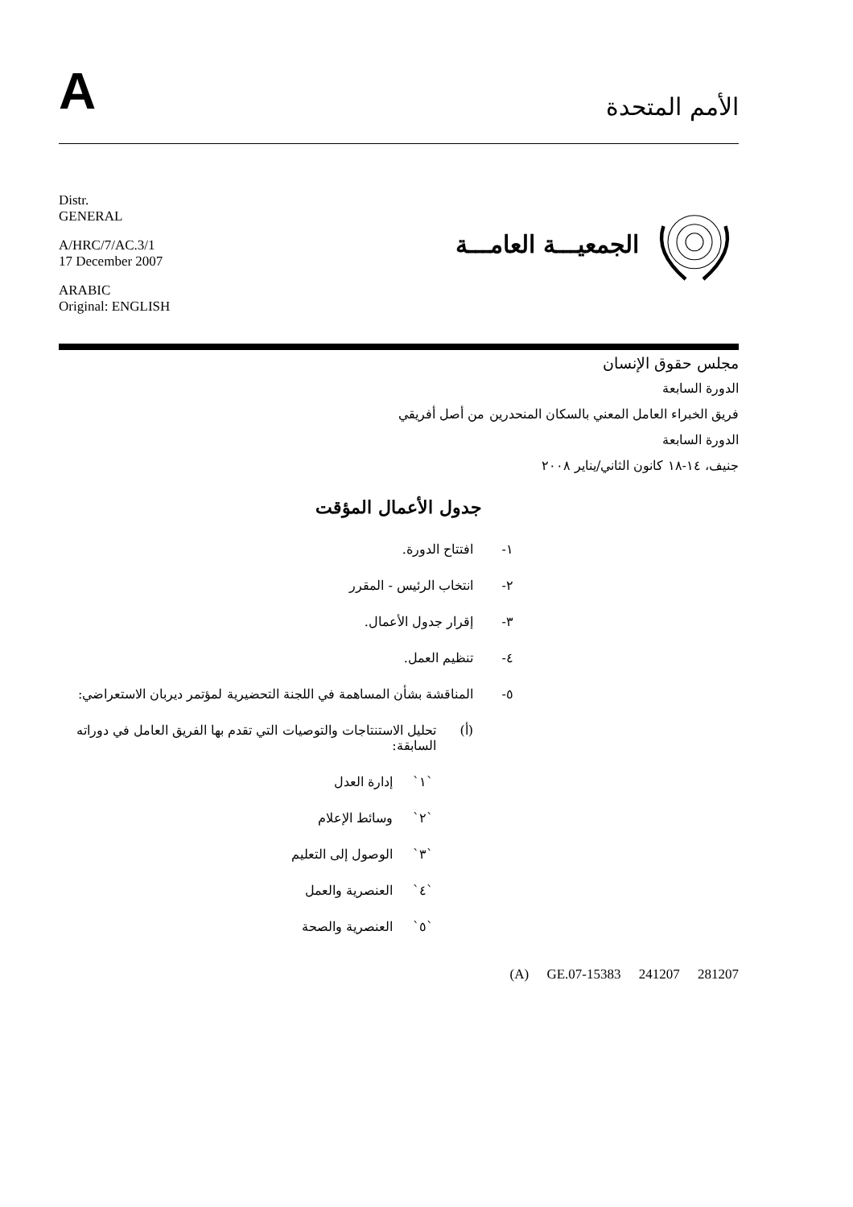A
الأمم المتحدة
Distr.
GENERAL
A/HRC/7/AC.3/1
17 December 2007
ARABIC
Original: ENGLISH
الجمعيـــة العامـــة
مجلس حقوق الإنسان
الدورة السابعة
فريق الخبراء العامل المعني بالسكان المنحدرين من أصل أفريقي
الدورة السابعة
جنيف، ١٤-١٨ كانون الثاني/يناير ٢٠٠٨
جدول الأعمال المؤقت
١- افتتاح الدورة.
٢- انتخاب الرئيس - المقرر
٣- إقرار جدول الأعمال.
٤- تنظيم العمل.
٥- المناقشة بشأن المساهمة في اللجنة التحضيرية لمؤتمر ديربان الاستعراضي:
(أ) تحليل الاستنتاجات والتوصيات التي تقدم بها الفريق العامل في دوراته السابقة:
`١` إدارة العدل
`٢` وسائط الإعلام
`٣` الوصول إلى التعليم
`٤` العنصرية والعمل
`٥` العنصرية والصحة
(A) GE.07-15383 241207 281207